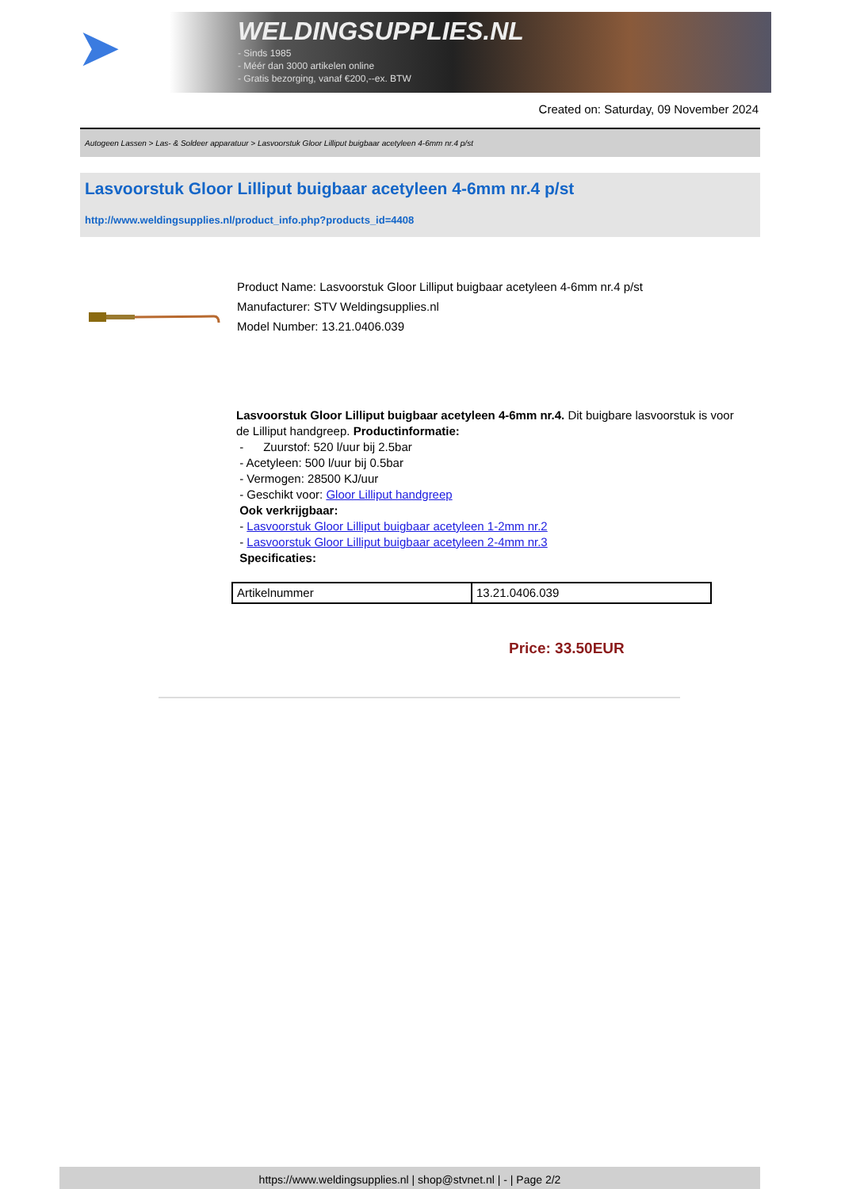➤
WELDINGSUPPLIES.NL
- Sinds 1985
- Méér dan 3000 artikelen online
- Gratis bezorging, vanaf €200,--ex. BTW
Created on: Saturday, 09 November 2024
Autogeen Lassen > Las- & Soldeer apparatuur > Lasvoorstuk Gloor Lilliput buigbaar acetyleen 4-6mm nr.4 p/st
Lasvoorstuk Gloor Lilliput buigbaar acetyleen 4-6mm nr.4 p/st
http://www.weldingsupplies.nl/product_info.php?products_id=4408
Product Name: Lasvoorstuk Gloor Lilliput buigbaar acetyleen 4-6mm nr.4 p/st
Manufacturer: STV Weldingsupplies.nl
Model Number: 13.21.0406.039
Lasvoorstuk Gloor Lilliput buigbaar acetyleen 4-6mm nr.4. Dit buigbare lasvoorstuk is voor de Lilliput handgreep. Productinformatie:
- Zuurstof: 520 l/uur bij 2.5bar
- Acetyleen: 500 l/uur bij 0.5bar
- Vermogen: 28500 KJ/uur
- Geschikt voor: Gloor Lilliput handgreep
Ook verkrijgbaar:
- Lasvoorstuk Gloor Lilliput buigbaar acetyleen 1-2mm nr.2
- Lasvoorstuk Gloor Lilliput buigbaar acetyleen 2-4mm nr.3
Specificaties:
| Artikelnummer | 13.21.0406.039 |
Price: 33.50EUR
https://www.weldingsupplies.nl | shop@stvnet.nl | - | Page 2/2